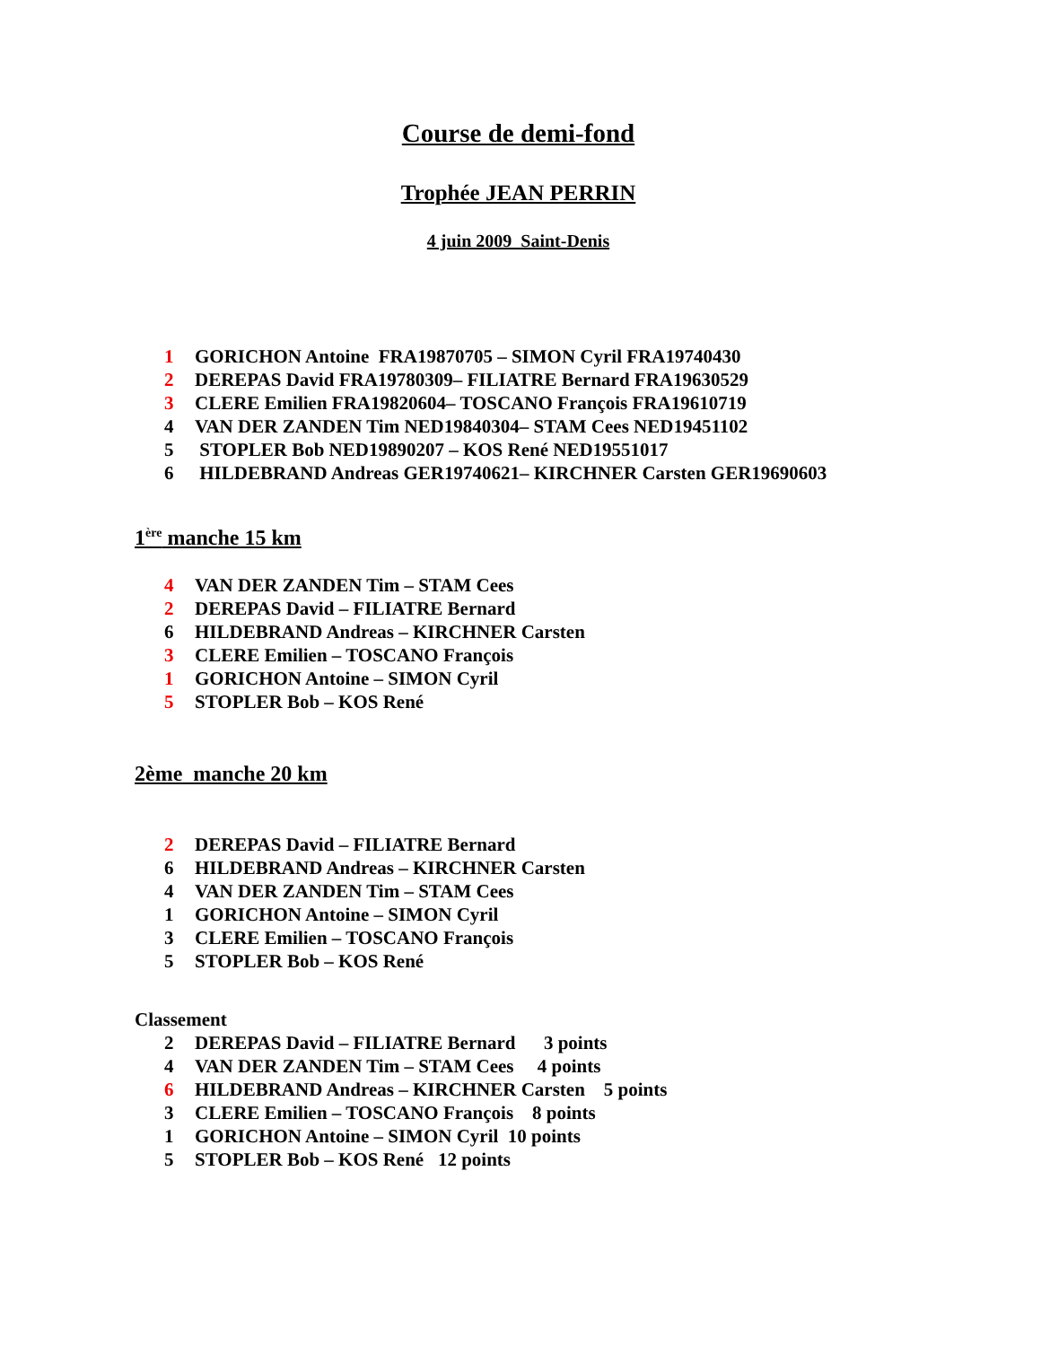Course de demi-fond
Trophée JEAN PERRIN
4 juin 2009 Saint-Denis
1 GORICHON Antoine FRA19870705 – SIMON Cyril FRA19740430
2 DEREPAS David FRA19780309– FILIATRE Bernard FRA19630529
3 CLERE Emilien FRA19820604– TOSCANO François FRA19610719
4 VAN DER ZANDEN Tim NED19840304– STAM Cees NED19451102
5 STOPLER Bob NED19890207 – KOS René NED19551017
6 HILDEBRAND Andreas GER19740621– KIRCHNER Carsten GER19690603
1<sup>ère</sup> manche 15 km
4 VAN DER ZANDEN Tim – STAM Cees
2 DEREPAS David – FILIATRE Bernard
6 HILDEBRAND Andreas – KIRCHNER Carsten
3 CLERE Emilien – TOSCANO François
1 GORICHON Antoine – SIMON Cyril
5 STOPLER Bob – KOS René
2ème manche 20 km
2 DEREPAS David – FILIATRE Bernard
6 HILDEBRAND Andreas – KIRCHNER Carsten
4 VAN DER ZANDEN Tim – STAM Cees
1 GORICHON Antoine – SIMON Cyril
3 CLERE Emilien – TOSCANO François
5 STOPLER Bob – KOS René
Classement
2 DEREPAS David – FILIATRE Bernard 3 points
4 VAN DER ZANDEN Tim – STAM Cees 4 points
6 HILDEBRAND Andreas – KIRCHNER Carsten 5 points
3 CLERE Emilien – TOSCANO François 8 points
1 GORICHON Antoine – SIMON Cyril 10 points
5 STOPLER Bob – KOS René 12 points